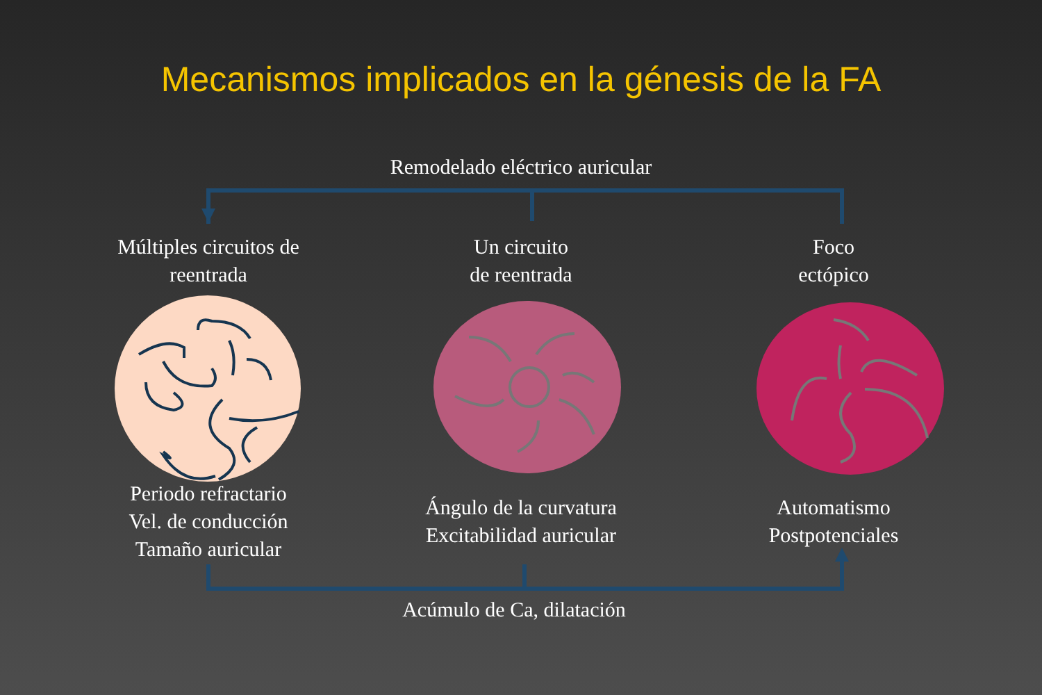Mecanismos implicados en la génesis de la FA
Remodelado eléctrico auricular
Múltiples circuitos de
reentrada
Un circuito
de reentrada
Foco
ectópico
Periodo refractario
Vel. de conducción
Tamaño auricular
Ángulo de la curvatura
Excitabilidad auricular
Automatismo
Postpotenciales
Acúmulo de Ca, dilatación